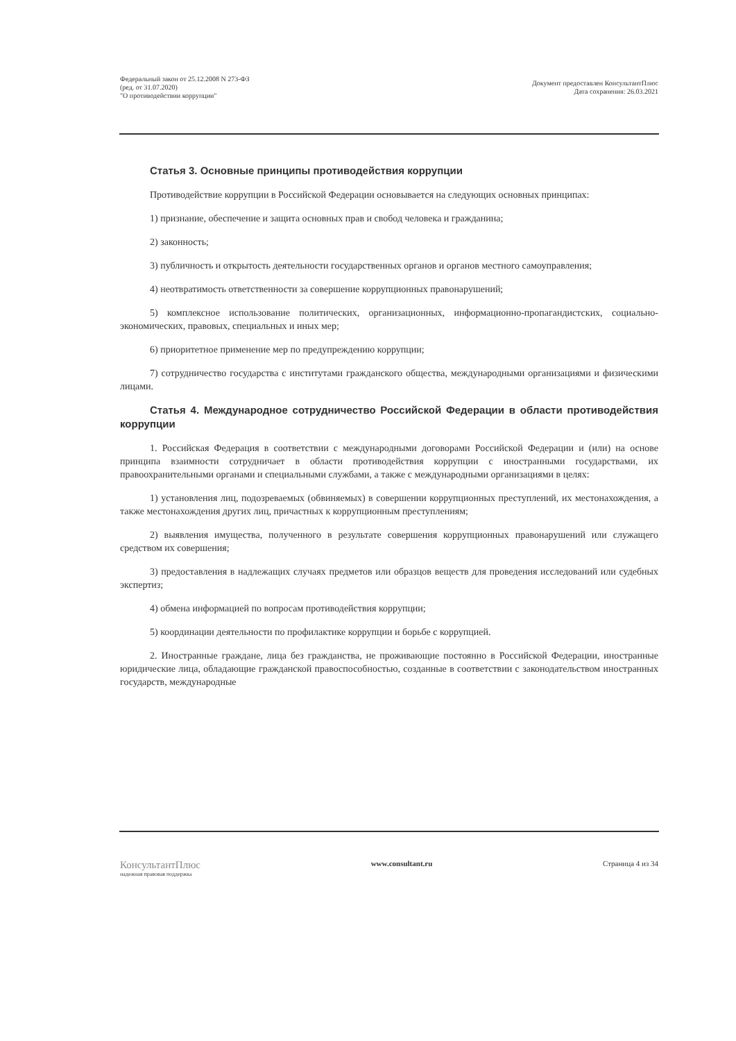Федеральный закон от 25.12.2008 N 273-ФЗ
(ред. от 31.07.2020)
"О противодействии коррупции"
Документ предоставлен КонсультантПлюс
Дата сохранения: 26.03.2021
Статья 3. Основные принципы противодействия коррупции
Противодействие коррупции в Российской Федерации основывается на следующих основных принципах:
1) признание, обеспечение и защита основных прав и свобод человека и гражданина;
2) законность;
3) публичность и открытость деятельности государственных органов и органов местного самоуправления;
4) неотвратимость ответственности за совершение коррупционных правонарушений;
5) комплексное использование политических, организационных, информационно-пропагандистских, социально-экономических, правовых, специальных и иных мер;
6) приоритетное применение мер по предупреждению коррупции;
7) сотрудничество государства с институтами гражданского общества, международными организациями и физическими лицами.
Статья 4. Международное сотрудничество Российской Федерации в области противодействия коррупции
1. Российская Федерация в соответствии с международными договорами Российской Федерации и (или) на основе принципа взаимности сотрудничает в области противодействия коррупции с иностранными государствами, их правоохранительными органами и специальными службами, а также с международными организациями в целях:
1) установления лиц, подозреваемых (обвиняемых) в совершении коррупционных преступлений, их местонахождения, а также местонахождения других лиц, причастных к коррупционным преступлениям;
2) выявления имущества, полученного в результате совершения коррупционных правонарушений или служащего средством их совершения;
3) предоставления в надлежащих случаях предметов или образцов веществ для проведения исследований или судебных экспертиз;
4) обмена информацией по вопросам противодействия коррупции;
5) координации деятельности по профилактике коррупции и борьбе с коррупцией.
2. Иностранные граждане, лица без гражданства, не проживающие постоянно в Российской Федерации, иностранные юридические лица, обладающие гражданской правоспособностью, созданные в соответствии с законодательством иностранных государств, международные
КонсультантПлюс
надежная правовая поддержка
www.consultant.ru Страница 4 из 34